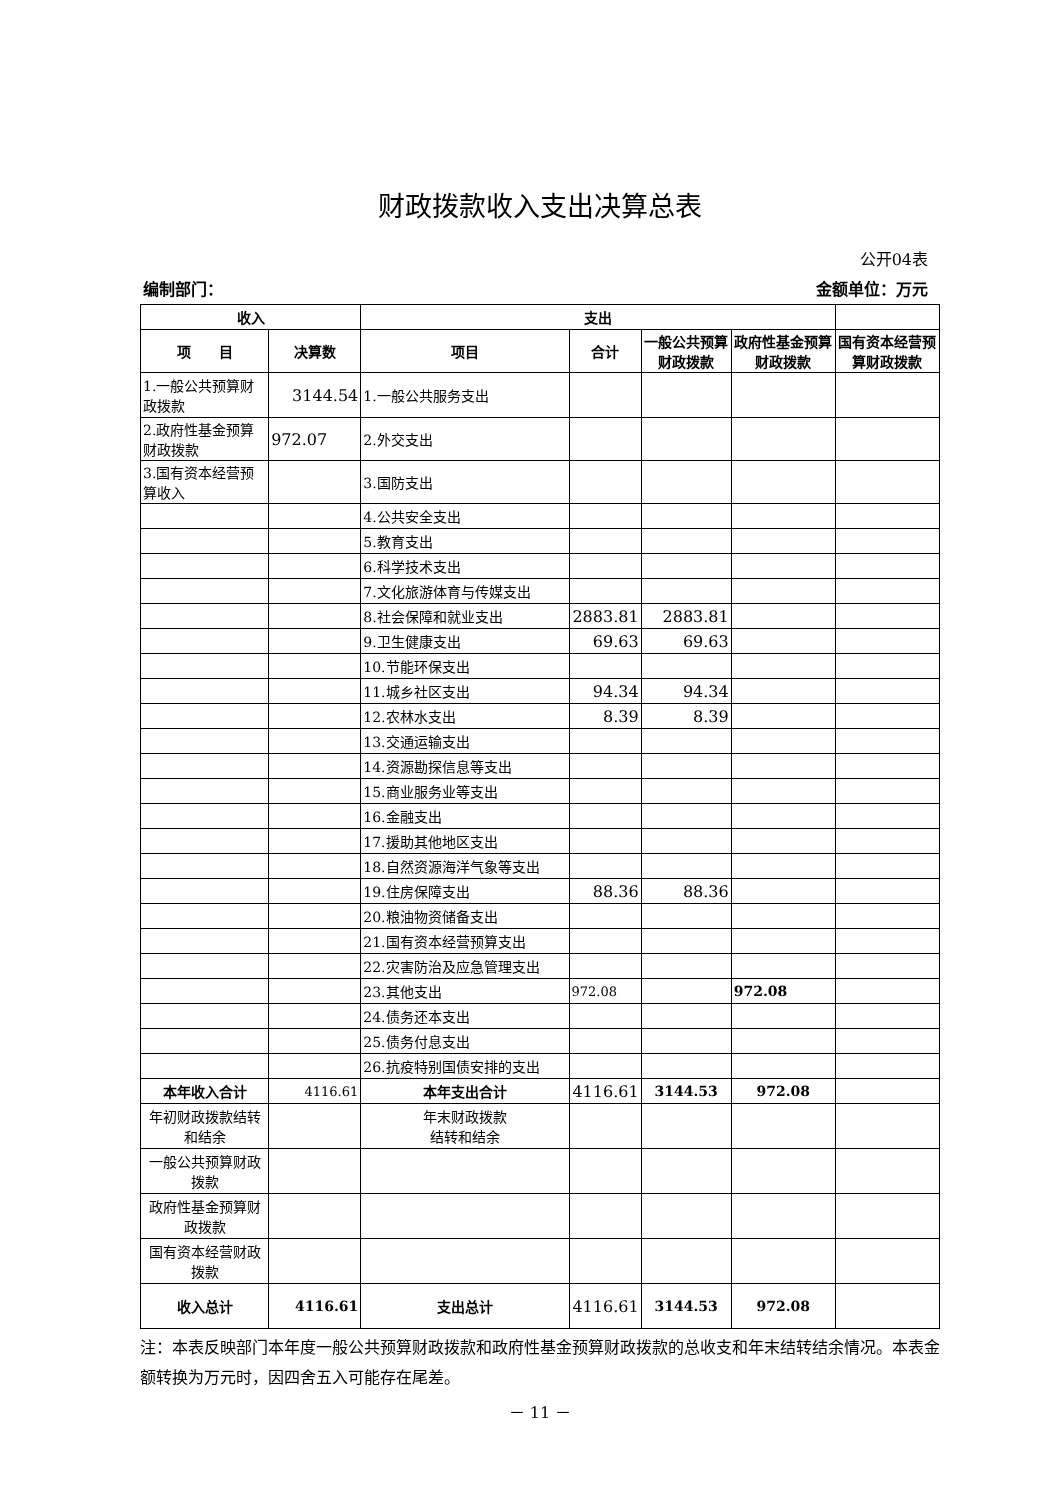财政拨款收入支出决算总表
公开04表
编制部门： 金额单位：万元
| 收入 | | 支出 | | | | |
| --- | --- | --- | --- | --- | --- | --- |
| 项 目 | 决算数 | 项目 | 合计 | 一般公共预算财政拨款 | 政府性基金预算财政拨款 | 国有资本经营预算财政拨款 |
| 1.一般公共预算财政拨款 | 3144.54 | 1.一般公共服务支出 | | | | |
| 2.政府性基金预算财政拨款 | 972.07 | 2.外交支出 | | | | |
| 3.国有资本经营预算收入 | | 3.国防支出 | | | | |
| | | 4.公共安全支出 | | | | |
| | | 5.教育支出 | | | | |
| | | 6.科学技术支出 | | | | |
| | | 7.文化旅游体育与传媒支出 | | | | |
| | | 8.社会保障和就业支出 | 2883.81 | 2883.81 | | |
| | | 9.卫生健康支出 | 69.63 | 69.63 | | |
| | | 10.节能环保支出 | | | | |
| | | 11.城乡社区支出 | 94.34 | 94.34 | | |
| | | 12.农林水支出 | 8.39 | 8.39 | | |
| | | 13.交通运输支出 | | | | |
| | | 14.资源勘探信息等支出 | | | | |
| | | 15.商业服务业等支出 | | | | |
| | | 16.金融支出 | | | | |
| | | 17.援助其他地区支出 | | | | |
| | | 18.自然资源海洋气象等支出 | | | | |
| | | 19.住房保障支出 | 88.36 | 88.36 | | |
| | | 20.粮油物资储备支出 | | | | |
| | | 21.国有资本经营预算支出 | | | | |
| | | 22.灾害防治及应急管理支出 | | | | |
| | | 23.其他支出 | 972.08 | | 972.08 | |
| | | 24.债务还本支出 | | | | |
| | | 25.债务付息支出 | | | | |
| | | 26.抗疫特别国债安排的支出 | | | | |
| 本年收入合计 | 4116.61 | 本年支出合计 | 4116.61 | 3144.53 | 972.08 | |
| 年初财政拨款结转和结余 | | 年末财政拨款 结转和结余 | | | | |
| 一般公共预算财政拨款 | | | | | | |
| 政府性基金预算财政拨款 | | | | | | |
| 国有资本经营财政拨款 | | | | | | |
| 收入总计 | 4116.61 | 支出总计 | 4116.61 | 3144.53 | 972.08 | |
注：本表反映部门本年度一般公共预算财政拨款和政府性基金预算财政拨款的总收支和年末结转结余情况。本表金额转换为万元时，因四舍五入可能存在尾差。
－ 11 －